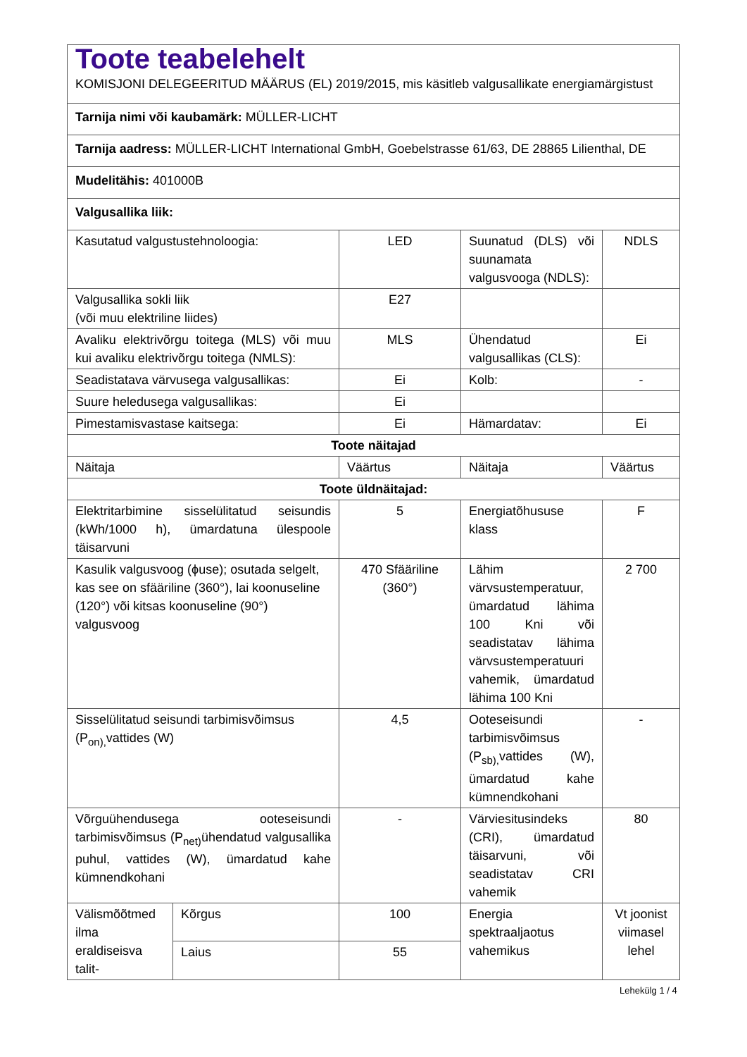| Toote teabelehelt KOMISJONI DELEGEERITUD MÄÄRUS (EL) 2019/2015, mis käsitleb valgusallikate energiamärgistust | | | | |
| Tarnija nimi või kaubamärk: MÜLLER-LICHT | | | | |
| Tarnija aadress: MÜLLER-LICHT International GmbH, Goebelstrasse 61/63, DE 28865 Lilienthal, DE | | | | |
| Mudelitähis: 401000B | | | | |
| Valgusallika liik: | | | | |
| Kasutatud valgustustehnoloogia: | | LED | Suunatud (DLS) või suunamata valgusvooga (NDLS): | NDLS |
| Valgusallika sokli liik (või muu elektriline liides) | | E27 | | |
| Avaliku elektrivõrgu toitega (MLS) või muu kui avaliku elektrivõrgu toitega (NMLS): | | MLS | Ühendatud valgusallikas (CLS): | Ei |
| Seadistatava värvusega valgusallikas: | | Ei | Kolb: | - |
| Suure heledusega valgusallikas: | | Ei | | |
| Pimestamisvastase kaitsega: | | Ei | Hämardatav: | Ei |
| Toote näitajad | | | | |
| Näitaja | | Väärtus | Näitaja | Väärtus |
| Toote üldnäitajad: | | | | |
| Elektritarbimine sisselülitatud seisundis (kWh/1000 h), ümardatuna ülespoole täisarvuni | | 5 | Energiatõhususe klass | F |
| Kasulik valgusvoog (ϕuse); osutada selgelt, kas see on sfääriline (360°), lai koonuseline (120°) või kitsas koonuseline (90°) valgusvoog | | 470 Sfääriline (360°) | Lähim värvsustemperatuur, ümardatud lähima 100 Kni või seadistatav lähima värvsustemperatuuri vahemik, ümardatud lähima 100 Kni | 2 700 |
| Sisselülitatud seisundi tarbimisvõimsus (P<sub>on),</sub>vattides (W) | | 4,5 | Ooteseisundi tarbimisvõimsus (P<sub>sb),</sub>vattides (W), ümardatud kahe kümnendkohani | - |
| Võrguühendusega ooteseisundi tarbimisvõimsus (P<sub>net)</sub>ühendatud valgusallika puhul, vattides (W), ümardatud kahe kümnendkohani | | - | Värviesitusindeks (CRI), ümardatud täisarvuni, või seadistatav CRI vahemik | 80 |
| Välismõõtmed ilma eraldiseisva talit- | Kõrgus | 100 | Energia spektraaljaotus vahemikus | Vt joonist viimasel lehel |
| | Laius | 55 | | |
Lehekülg 1 / 4